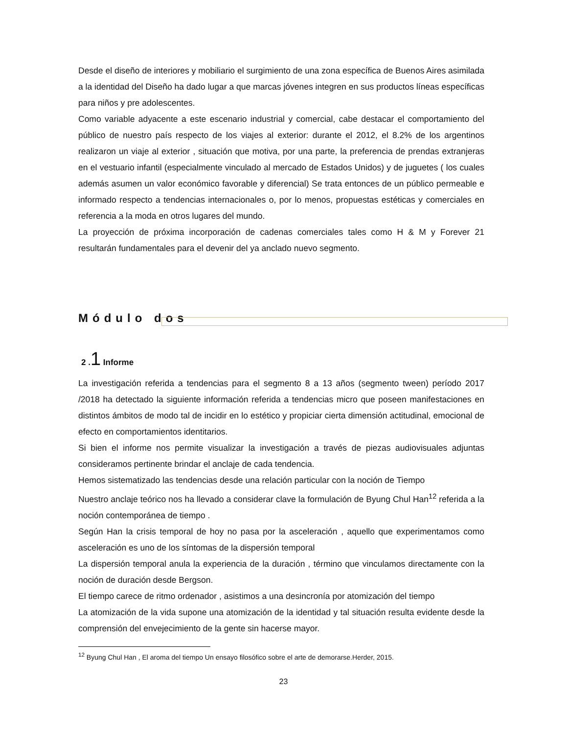Desde el diseño de interiores y mobiliario el surgimiento de una zona específica de Buenos Aires asimilada a la identidad del Diseño ha dado lugar a que marcas jóvenes integren en sus productos líneas específicas para niños y pre adolescentes.
Como variable adyacente a este escenario industrial y comercial, cabe destacar el comportamiento del público de nuestro país respecto de los viajes al exterior: durante el 2012, el 8.2% de los argentinos realizaron un viaje al exterior , situación que motiva, por una parte, la preferencia de prendas extranjeras en el vestuario infantil (especialmente vinculado al mercado de Estados Unidos) y de juguetes ( los cuales además asumen un valor económico favorable y diferencial) Se trata entonces de un público permeable e informado respecto a tendencias internacionales o, por lo menos, propuestas estéticas y comerciales en referencia a la moda en otros lugares del mundo.
La proyección de próxima incorporación de cadenas comerciales tales como H & M y Forever 21 resultarán fundamentales para el devenir del ya anclado nuevo segmento.
Módulo dos
2 .1 Informe
La investigación referida a tendencias para el segmento 8 a 13 años (segmento tween) período 2017 /2018 ha detectado la siguiente información referida a tendencias micro que poseen manifestaciones en distintos ámbitos de modo tal de incidir en lo estético y propiciar cierta dimensión actitudinal, emocional de efecto en comportamientos identitarios.
Si bien el informe nos permite visualizar la investigación a través de piezas audiovisuales adjuntas consideramos pertinente brindar el anclaje de cada tendencia.
Hemos sistematizado las tendencias desde una relación particular con la noción de Tiempo
Nuestro anclaje teórico nos ha llevado a considerar clave la formulación de Byung Chul Han<sup>12</sup> referida a la noción contemporánea de tiempo .
Según Han la crisis temporal de hoy no pasa por la asceleración , aquello que experimentamos como asceleración es uno de los síntomas de la dispersión temporal
La dispersión temporal anula la experiencia de la duración , término que vinculamos directamente con la noción de duración desde Bergson.
El tiempo carece de ritmo ordenador , asistimos a una desincronía por atomización del tiempo
La atomización de la vida supone una atomización de la identidad y tal situación resulta evidente desde la comprensión del envejecimiento de la gente sin hacerse mayor.
<sup>12</sup> Byung Chul Han , El aroma del tiempo Un ensayo filosófico sobre el arte de demorarse.Herder, 2015.
23